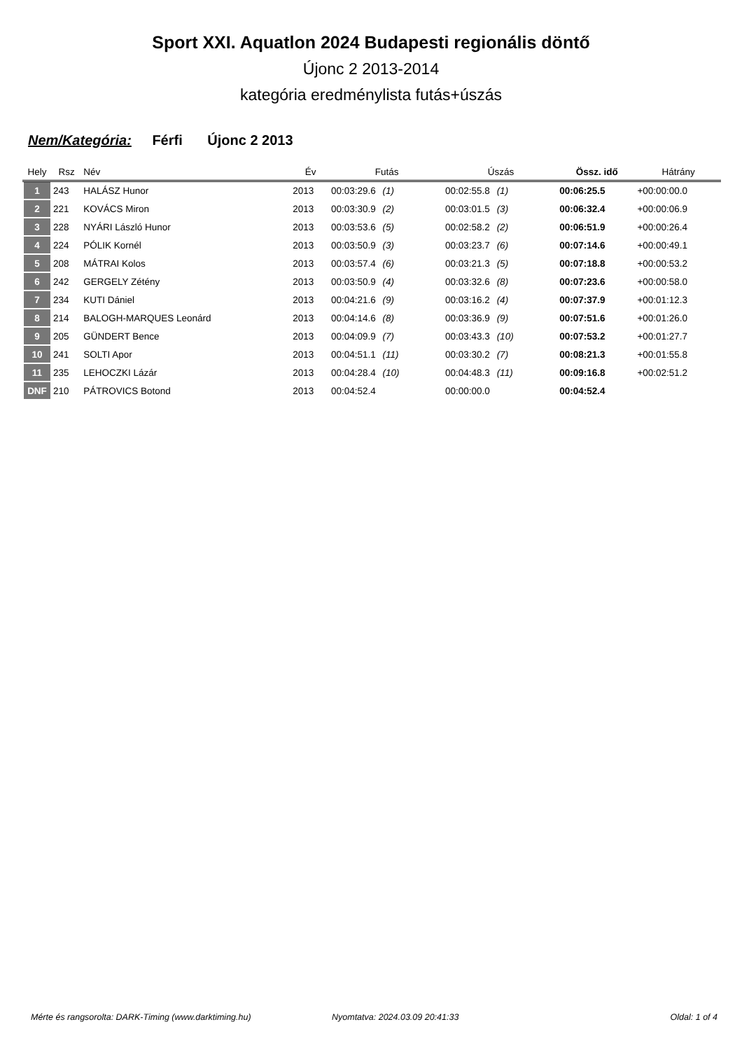Sport XXI. Aquatlon 2024 Budapesti regionális döntő
Újonc 2 2013-2014
kategória eredménylista futás+úszás
Nem/Kategória: Férfi Újonc 2 2013
| Hely | Rsz | Név | Év | Futás | Úszás | Össz. idő | Hátrány |
| --- | --- | --- | --- | --- | --- | --- | --- |
| 1 | 243 | HALÁSZ Hunor | 2013 | 00:03:29.6 (1) | 00:02:55.8 (1) | 00:06:25.5 | +00:00:00.0 |
| 2 | 221 | KOVÁCS Miron | 2013 | 00:03:30.9 (2) | 00:03:01.5 (3) | 00:06:32.4 | +00:00:06.9 |
| 3 | 228 | NYÁRI László Hunor | 2013 | 00:03:53.6 (5) | 00:02:58.2 (2) | 00:06:51.9 | +00:00:26.4 |
| 4 | 224 | PÓLIK Kornél | 2013 | 00:03:50.9 (3) | 00:03:23.7 (6) | 00:07:14.6 | +00:00:49.1 |
| 5 | 208 | MÁTRAI Kolos | 2013 | 00:03:57.4 (6) | 00:03:21.3 (5) | 00:07:18.8 | +00:00:53.2 |
| 6 | 242 | GERGELY Zétény | 2013 | 00:03:50.9 (4) | 00:03:32.6 (8) | 00:07:23.6 | +00:00:58.0 |
| 7 | 234 | KUTI Dániel | 2013 | 00:04:21.6 (9) | 00:03:16.2 (4) | 00:07:37.9 | +00:01:12.3 |
| 8 | 214 | BALOGH-MARQUES Leonárd | 2013 | 00:04:14.6 (8) | 00:03:36.9 (9) | 00:07:51.6 | +00:01:26.0 |
| 9 | 205 | GÜNDERT Bence | 2013 | 00:04:09.9 (7) | 00:03:43.3 (10) | 00:07:53.2 | +00:01:27.7 |
| 10 | 241 | SOLTI Apor | 2013 | 00:04:51.1 (11) | 00:03:30.2 (7) | 00:08:21.3 | +00:01:55.8 |
| 11 | 235 | LEHOCZKI Lázár | 2013 | 00:04:28.4 (10) | 00:04:48.3 (11) | 00:09:16.8 | +00:02:51.2 |
| DNF | 210 | PÁTROVICS Botond | 2013 | 00:04:52.4 | 00:00:00.0 | 00:04:52.4 | |
Mérte és rangsorolta: DARK-Timing (www.darktiming.hu) Nyomtatva: 2024.03.09 20:41:33 Oldal: 1 of 4